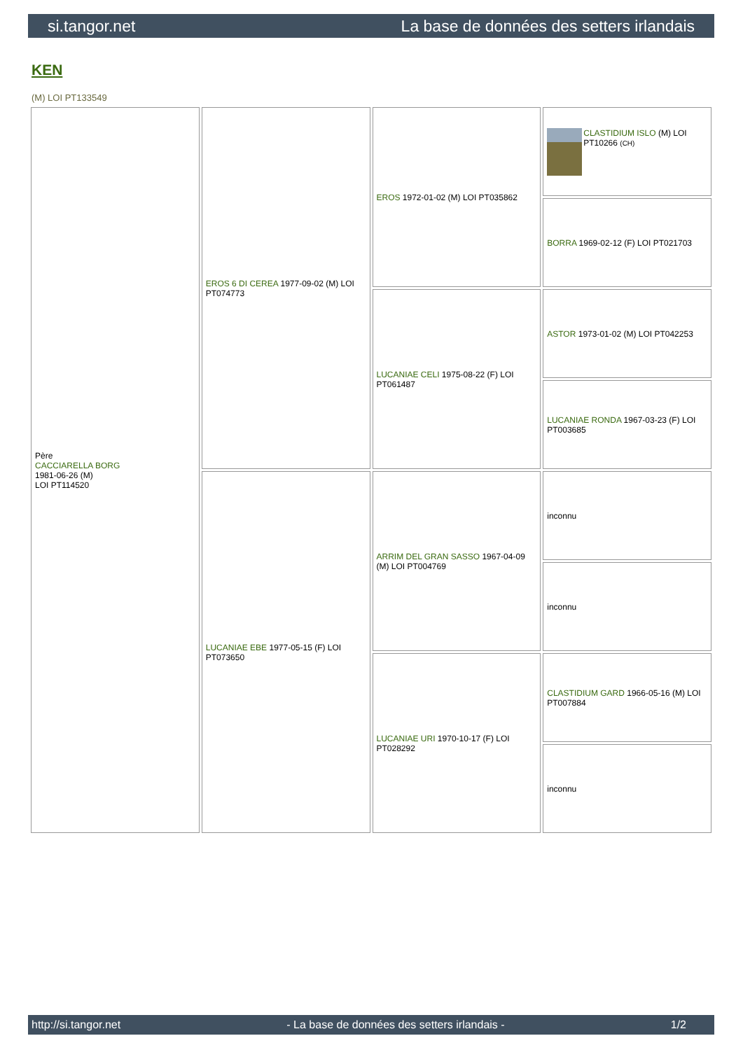si.tangor.net La base de données des setters irlandais
KEN
(M) LOI PT133549
| Père CACCIARELLA BORG 1981-06-26 (M) LOI PT114520 | EROS 6 DI CEREA 1977-09-02 (M) LOI PT074773 | EROS 1972-01-02 (M) LOI PT035862 | CLASTIDIUM ISLO (M) LOI PT10266 (CH) |
| | | | BORRA 1969-02-12 (F) LOI PT021703 |
| | | LUCANIAE CELI 1975-08-22 (F) LOI PT061487 | ASTOR 1973-01-02 (M) LOI PT042253 |
| | | | LUCANIAE RONDA 1967-03-23 (F) LOI PT003685 |
| | LUCANIAE EBE 1977-05-15 (F) LOI PT073650 | ARRIM DEL GRAN SASSO 1967-04-09 (M) LOI PT004769 | inconnu |
| | | | inconnu |
| | | LUCANIAE URI 1970-10-17 (F) LOI PT028292 | CLASTIDIUM GARD 1966-05-16 (M) LOI PT007884 |
| | | | inconnu |
http://si.tangor.net - La base de données des setters irlandais - 1/2